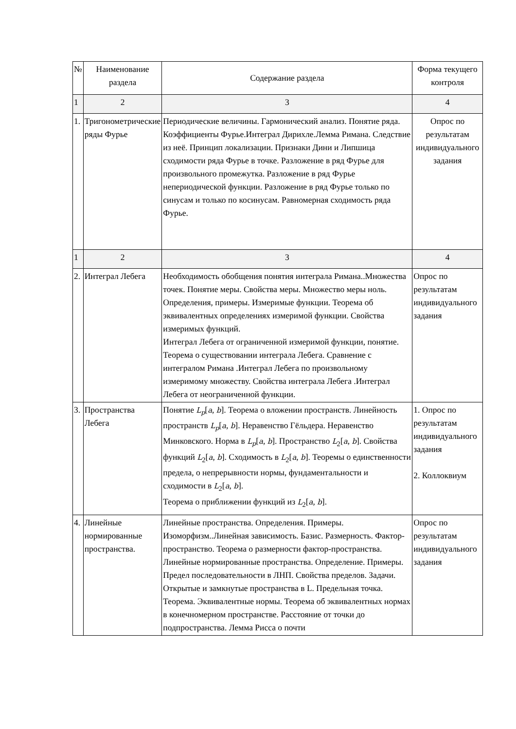| № | Наименование раздела | Содержание раздела | Форма текущего контроля |
| 1 | 2 | 3 | 4 |
| 1. | Тригонометрические ряды Фурье | Периодические величины. Гармонический анализ. Понятие ряда. Коэффициенты Фурье.Интеграл Дирихле.Лемма Римана. Следствие из неё. Принцип локализации. Признаки Дини и Липшица сходимости ряда Фурье в точке. Разложение в ряд Фурье для произвольного промежутка. Разложение в ряд Фурье непериодической функции. Разложение в ряд Фурье только по синусам и только по косинусам. Равномерная сходимость ряда Фурье. | Опрос по результатам индивидуального задания |
| 1 | 2 | 3 | 4 |
| 2. | Интеграл Лебега | Необходимость обобщения понятия интеграла Римана..Множества точек. Понятие меры. Свойства меры. Множество меры ноль. Определения, примеры. Измеримые функции. Теорема об эквивалентных определениях измеримой функции. Свойства измеримых функций. Интеграл Лебега от ограниченной измеримой функции, понятие. Теорема о существовании интеграла Лебега. Сравнение с интегралом Римана .Интеграл Лебега по произвольному измеримому множеству. Свойства интеграла Лебега .Интеграл Лебега от неограниченной функции. | Опрос по результатам индивидуального задания |
| 3. | Пространства Лебега | Понятие L<sub>p</sub> [ a , b ]. Теорема о вложении пространств. Линейность пространств L<sub>p</sub> [ a , b ]. Неравенство Гёльдера. Неравенство Минковского. Норма в L<sub>p</sub> [ a , b ]. Пространство L<sub>2</sub>[ a , b ]. Свойства функций L<sub>2</sub>[ a , b ]. Сходимость в L<sub>2</sub>[ a , b ]. Теоремы о единственности предела, о непрерывности нормы, фундаментальности и сходимости в L<sub>2</sub>[ a , b ]. Теорема о приближении функций из L<sub>2</sub>[ a , b ]. | 1. Опрос по результатам индивидуального задания 2. Коллоквиум |
| 4. | Линейные нормированные пространства. | Линейные пространства. Определения. Примеры. Изоморфизм..Линейная зависимость. Базис. Размерность. Фактор-пространство. Теорема о размерности фактор-пространства. Линейные нормированные пространства. Определение. Примеры. Предел последовательности в ЛНП. Свойства пределов. Задачи. Открытые и замкнутые пространства в L. Предельная точка. Теорема. Эквивалентные нормы. Теорема об эквивалентных нормах в конечномерном пространстве. Расстояние от точки до подпространства. Лемма Рисса о почти | Опрос по результатам индивидуального задания |